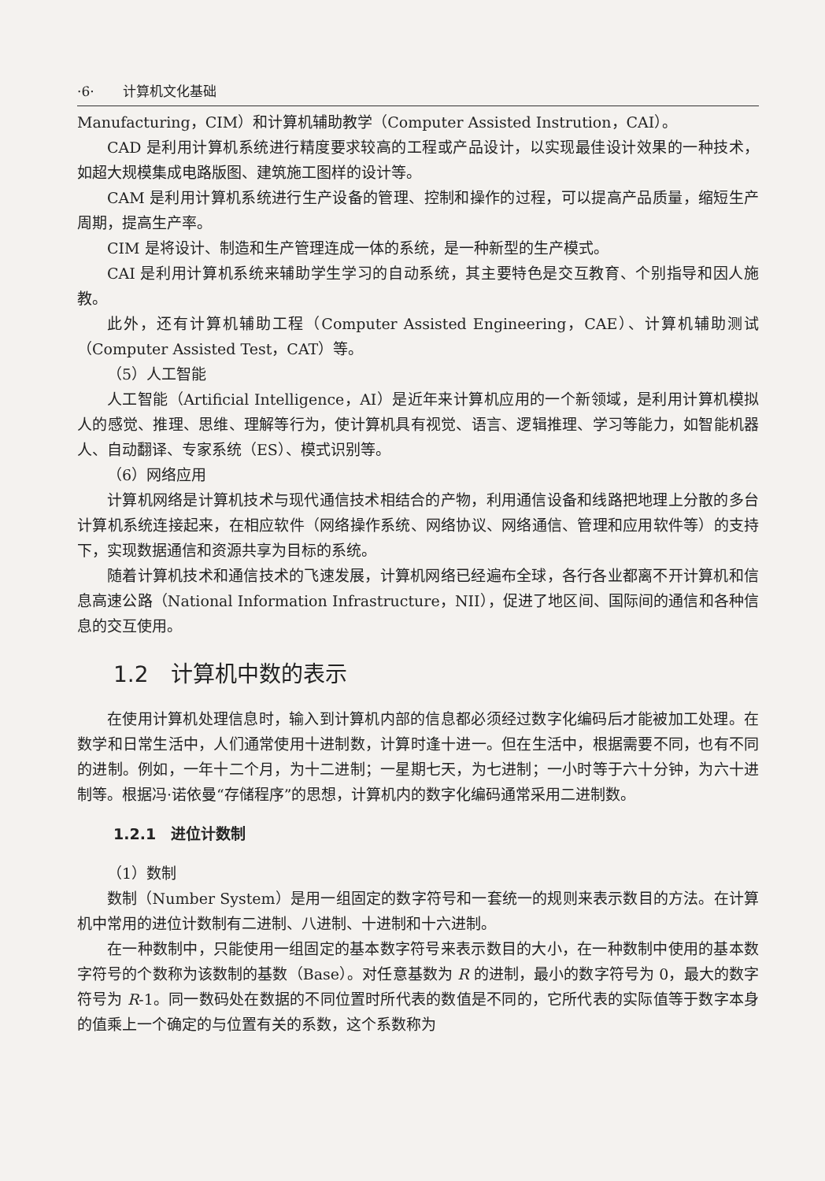·6· 计算机文化基础
Manufacturing，CIM）和计算机辅助教学（Computer Assisted Instrution，CAI）。
CAD 是利用计算机系统进行精度要求较高的工程或产品设计，以实现最佳设计效果的一种技术，如超大规模集成电路版图、建筑施工图样的设计等。
CAM 是利用计算机系统进行生产设备的管理、控制和操作的过程，可以提高产品质量，缩短生产周期，提高生产率。
CIM 是将设计、制造和生产管理连成一体的系统，是一种新型的生产模式。
CAI 是利用计算机系统来辅助学生学习的自动系统，其主要特色是交互教育、个别指导和因人施教。
此外，还有计算机辅助工程（Computer Assisted Engineering，CAE）、计算机辅助测试（Computer Assisted Test，CAT）等。
（5）人工智能
人工智能（Artificial Intelligence，AI）是近年来计算机应用的一个新领域，是利用计算机模拟人的感觉、推理、思维、理解等行为，使计算机具有视觉、语言、逻辑推理、学习等能力，如智能机器人、自动翻译、专家系统（ES）、模式识别等。
（6）网络应用
计算机网络是计算机技术与现代通信技术相结合的产物，利用通信设备和线路把地理上分散的多台计算机系统连接起来，在相应软件（网络操作系统、网络协议、网络通信、管理和应用软件等）的支持下，实现数据通信和资源共享为目标的系统。
随着计算机技术和通信技术的飞速发展，计算机网络已经遍布全球，各行各业都离不开计算机和信息高速公路（National Information Infrastructure，NII），促进了地区间、国际间的通信和各种信息的交互使用。
1.2　计算机中数的表示
在使用计算机处理信息时，输入到计算机内部的信息都必须经过数字化编码后才能被加工处理。在数学和日常生活中，人们通常使用十进制数，计算时逢十进一。但在生活中，根据需要不同，也有不同的进制。例如，一年十二个月，为十二进制；一星期七天，为七进制；一小时等于六十分钟，为六十进制等。根据冯·诺依曼“存储程序”的思想，计算机内的数字化编码通常采用二进制数。
1.2.1　进位计数制
（1）数制
数制（Number System）是用一组固定的数字符号和一套统一的规则来表示数目的方法。在计算机中常用的进位计数制有二进制、八进制、十进制和十六进制。
在一种数制中，只能使用一组固定的基本数字符号来表示数目的大小，在一种数制中使用的基本数字符号的个数称为该数制的基数（Base）。对任意基数为 R 的进制，最小的数字符号为 0，最大的数字符号为 R-1。同一数码处在数据的不同位置时所代表的数值是不同的，它所代表的实际值等于数字本身的值乘上一个确定的与位置有关的系数，这个系数称为